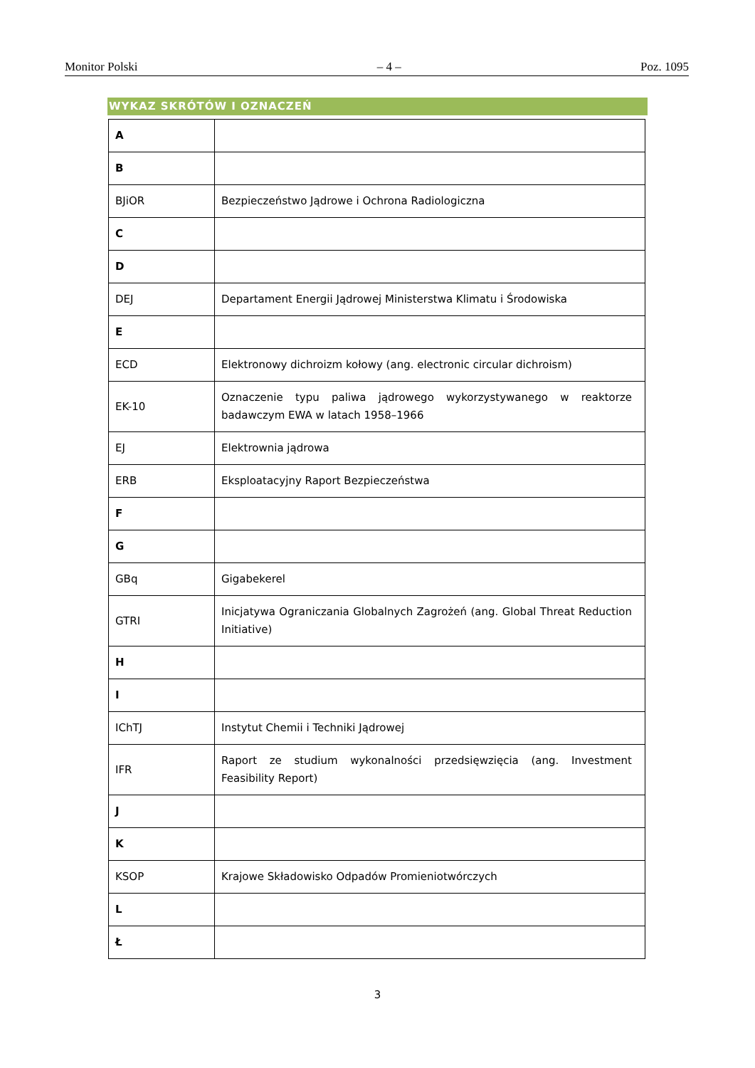Monitor Polski – 4 – Poz. 1095
WYKAZ SKRÓTÓW I OZNACZEŃ
| A | |
| B | |
| BJiOR | Bezpieczeństwo Jądrowe i Ochrona Radiologiczna |
| C | |
| D | |
| DEJ | Departament Energii Jądrowej Ministerstwa Klimatu i Środowiska |
| E | |
| ECD | Elektronowy dichroizm kołowy (ang. electronic circular dichroism) |
| EK-10 | Oznaczenie typu paliwa jądrowego wykorzystywanego w reaktorze badawczym EWA w latach 1958–1966 |
| EJ | Elektrownia jądrowa |
| ERB | Eksploatacyjny Raport Bezpieczeństwa |
| F | |
| G | |
| GBq | Gigabekerel |
| GTRI | Inicjatywa Ograniczania Globalnych Zagrożeń (ang. Global Threat Reduction Initiative) |
| H | |
| I | |
| IChTJ | Instytut Chemii i Techniki Jądrowej |
| IFR | Raport ze studium wykonalności przedsięwzięcia (ang. Investment Feasibility Report) |
| J | |
| K | |
| KSOP | Krajowe Składowisko Odpadów Promieniotwórczych |
| L | |
| Ł | |
3